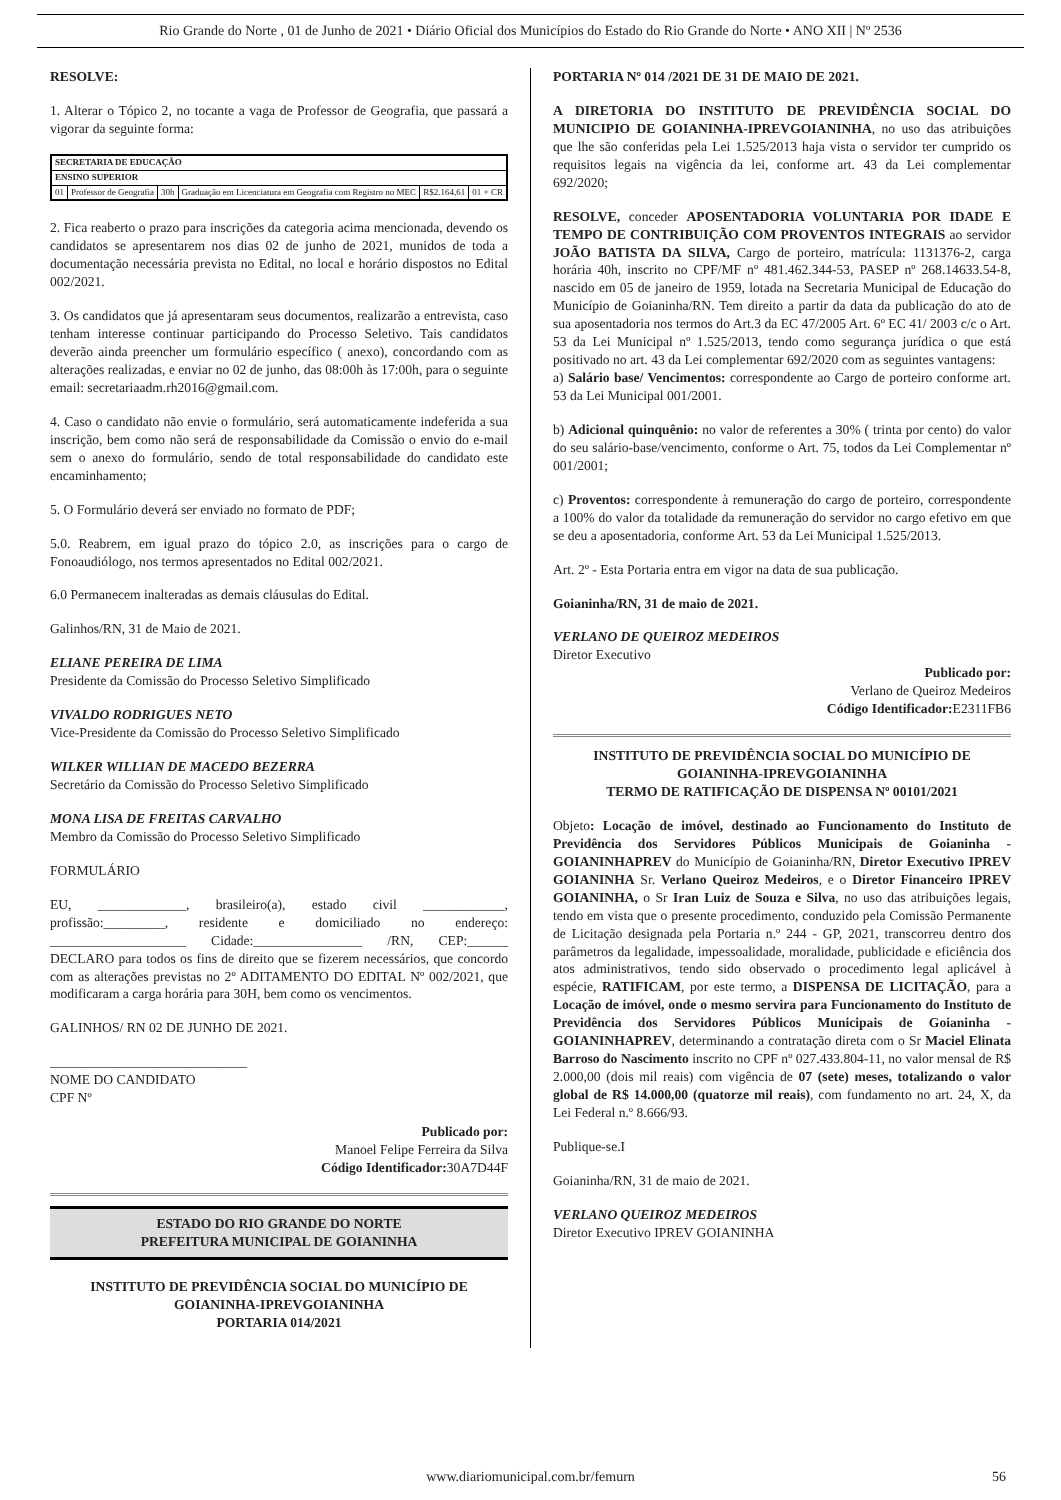Rio Grande do Norte , 01 de Junho de 2021 • Diário Oficial dos Municípios do Estado do Rio Grande do Norte • ANO XII | Nº 2536
RESOLVE:
1. Alterar o Tópico 2, no tocante a vaga de Professor de Geografia, que passará a vigorar da seguinte forma:
| SECRETARIA DE EDUCAÇÃO | | | | | |
| ENSINO SUPERIOR | | | | | |
| 01 | Professor de Geografia | 30h | Graduação em Licenciatura em Geografia com Registro no MEC | R$2.164,61 | 01 + CR |
2. Fica reaberto o prazo para inscrições da categoria acima mencionada, devendo os candidatos se apresentarem nos dias 02 de junho de 2021, munidos de toda a documentação necessária prevista no Edital, no local e horário dispostos no Edital 002/2021.
3. Os candidatos que já apresentaram seus documentos, realizarão a entrevista, caso tenham interesse continuar participando do Processo Seletivo. Tais candidatos deverão ainda preencher um formulário específico ( anexo), concordando com as alterações realizadas, e enviar no 02 de junho, das 08:00h às 17:00h, para o seguinte email: secretariaadm.rh2016@gmail.com.
4. Caso o candidato não envie o formulário, será automaticamente indeferida a sua inscrição, bem como não será de responsabilidade da Comissão o envio do e-mail sem o anexo do formulário, sendo de total responsabilidade do candidato este encaminhamento;
5. O Formulário deverá ser enviado no formato de PDF;
5.0. Reabrem, em igual prazo do tópico 2.0, as inscrições para o cargo de Fonoaudiólogo, nos termos apresentados no Edital 002/2021.
6.0 Permanecem inalteradas as demais cláusulas do Edital.
Galinhos/RN, 31 de Maio de 2021.
ELIANE PEREIRA DE LIMA
Presidente da Comissão do Processo Seletivo Simplificado
VIVALDO RODRIGUES NETO
Vice-Presidente da Comissão do Processo Seletivo Simplificado
WILKER WILLIAN DE MACEDO BEZERRA
Secretário da Comissão do Processo Seletivo Simplificado
MONA LISA DE FREITAS CARVALHO
Membro da Comissão do Processo Seletivo Simplificado
FORMULÁRIO
EU, _____________, brasileiro(a), estado civil ____________, profissão:_________, residente e domiciliado no endereço: ____________________ Cidade:________________ /RN, CEP:______ DECLARO para todos os fins de direito que se fizerem necessários, que concordo com as alterações previstas no 2º ADITAMENTO DO EDITAL Nº 002/2021, que modificaram a carga horária para 30H, bem como os vencimentos.
GALINHOS/ RN 02 DE JUNHO DE 2021.
_____________________________
NOME DO CANDIDATO
CPF Nº
Publicado por:
Manoel Felipe Ferreira da Silva
Código Identificador: 30A7D44F
ESTADO DO RIO GRANDE DO NORTE
PREFEITURA MUNICIPAL DE GOIANINHA
INSTITUTO DE PREVIDÊNCIA SOCIAL DO MUNICÍPIO DE GOIANINHA-IPREVGOIANINHA
PORTARIA 014/2021
PORTARIA Nº 014 /2021 DE 31 DE MAIO DE 2021.
A DIRETORIA DO INSTITUTO DE PREVIDÊNCIA SOCIAL DO MUNICIPIO DE GOIANINHA-IPREVGOIANINHA, no uso das atribuições que lhe são conferidas pela Lei 1.525/2013 haja vista o servidor ter cumprido os requisitos legais na vigência da lei, conforme art. 43 da Lei complementar 692/2020;
RESOLVE, conceder APOSENTADORIA VOLUNTARIA POR IDADE E TEMPO DE CONTRIBUIÇÃO COM PROVENTOS INTEGRAIS ao servidor JOÃO BATISTA DA SILVA, Cargo de porteiro, matrícula: 1131376-2, carga horária 40h, inscrito no CPF/MF nº 481.462.344-53, PASEP nº 268.14633.54-8, nascido em 05 de janeiro de 1959, lotada na Secretaria Municipal de Educação do Município de Goianinha/RN. Tem direito a partir da data da publicação do ato de sua aposentadoria nos termos do Art.3 da EC 47/2005 Art. 6º EC 41/ 2003 c/c o Art. 53 da Lei Municipal nº 1.525/2013, tendo como segurança jurídica o que está positivado no art. 43 da Lei complementar 692/2020 com as seguintes vantagens:
a) Salário base/ Vencimentos: correspondente ao Cargo de porteiro conforme art. 53 da Lei Municipal 001/2001.
b) Adicional quinquênio: no valor de referentes a 30% ( trinta por cento) do valor do seu salário-base/vencimento, conforme o Art. 75, todos da Lei Complementar nº 001/2001;
c) Proventos: correspondente à remuneração do cargo de porteiro, correspondente a 100% do valor da totalidade da remuneração do servidor no cargo efetivo em que se deu a aposentadoria, conforme Art. 53 da Lei Municipal 1.525/2013.
Art. 2º - Esta Portaria entra em vigor na data de sua publicação.
Goianinha/RN, 31 de maio de 2021.
VERLANO DE QUEIROZ MEDEIROS
Diretor Executivo
Publicado por:
Verlano de Queiroz Medeiros
Código Identificador: E2311FB6
INSTITUTO DE PREVIDÊNCIA SOCIAL DO MUNICÍPIO DE GOIANINHA-IPREVGOIANINHA
TERMO DE RATIFICAÇÃO DE DISPENSA Nº 00101/2021
Objeto: Locação de imóvel, destinado ao Funcionamento do Instituto de Previdência dos Servidores Públicos Municipais de Goianinha - GOIANINHAPREV do Município de Goianinha/RN, Diretor Executivo IPREV GOIANINHA Sr. Verlano Queiroz Medeiros, e o Diretor Financeiro IPREV GOIANINHA, o Sr Iran Luiz de Souza e Silva, no uso das atribuições legais, tendo em vista que o presente procedimento, conduzido pela Comissão Permanente de Licitação designada pela Portaria n.º 244 - GP, 2021, transcorreu dentro dos parâmetros da legalidade, impessoalidade, moralidade, publicidade e eficiência dos atos administrativos, tendo sido observado o procedimento legal aplicável à espécie, RATIFICAM, por este termo, a DISPENSA DE LICITAÇÃO, para a Locação de imóvel, onde o mesmo servira para Funcionamento do Instituto de Previdência dos Servidores Públicos Municipais de Goianinha - GOIANINHAPREV, determinando a contratação direta com o Sr Maciel Elinata Barroso do Nascimento inscrito no CPF nº 027.433.804-11, no valor mensal de R$ 2.000,00 (dois mil reais) com vigência de 07 (sete) meses, totalizando o valor global de R$ 14.000,00 (quatorze mil reais), com fundamento no art. 24, X, da Lei Federal n.º 8.666/93.
Publique-se.I
Goianinha/RN, 31 de maio de 2021.
VERLANO QUEIROZ MEDEIROS
Diretor Executivo IPREV GOIANINHA
www.diariomunicipal.com.br/femurn 56